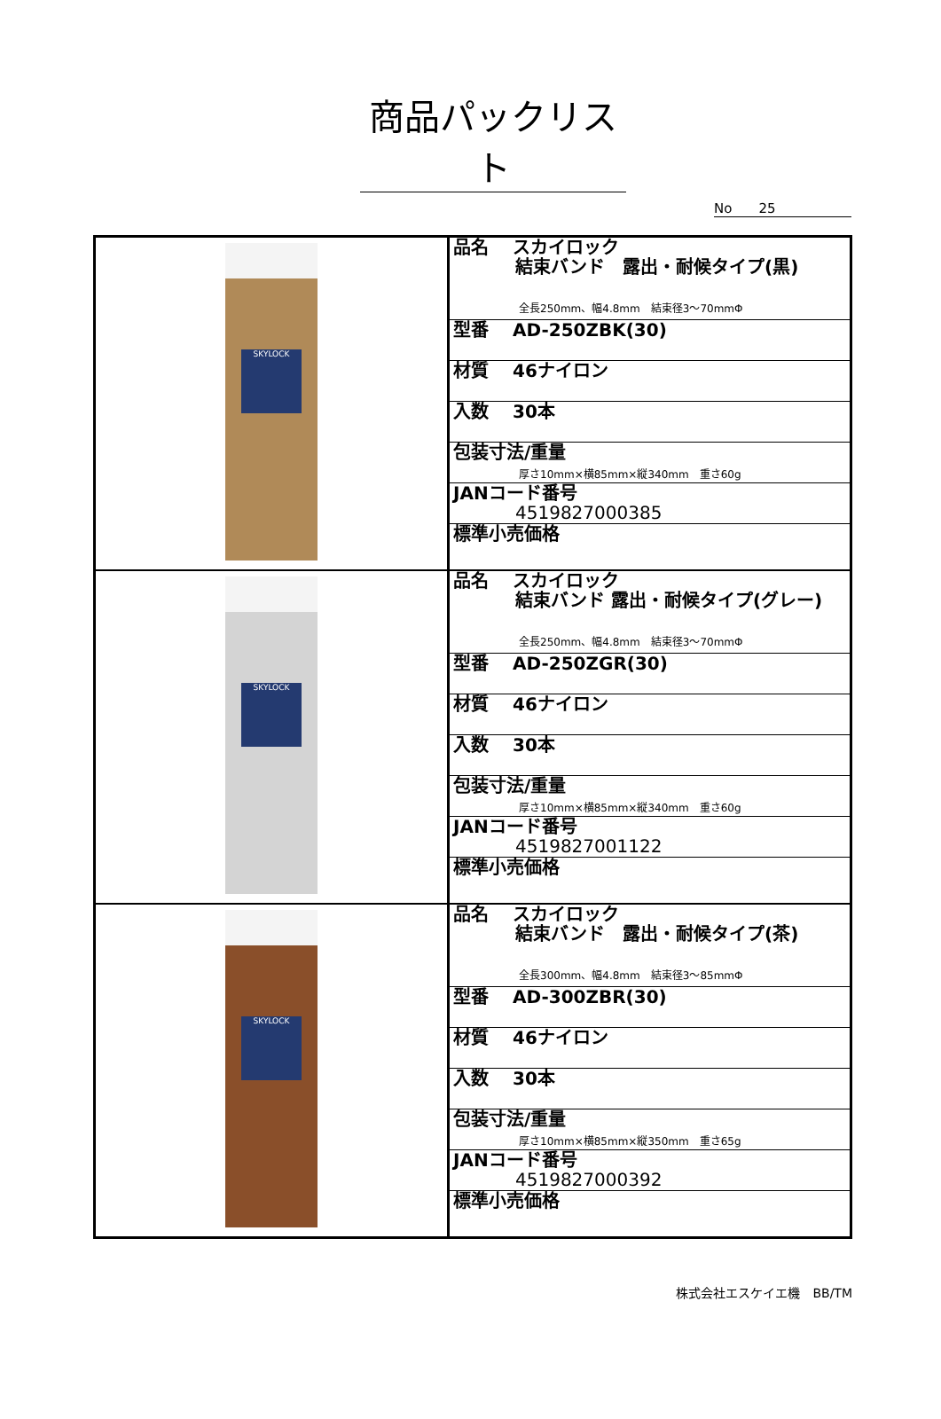商品パックリスト
No　　25
| SKYLOCK | 品名 スカイロック 結束バンド 露出・耐候タイプ(黒) 全長250mm、幅4.8mm 結束径3～70mmΦ 型番 AD-250ZBK(30) 材質 46ナイロン 入数 30本 包装寸法/重量 厚さ10mm×横85mm×縦340mm 重さ60g JANコード番号 4519827000385 標準小売価格 |
| SKYLOCK | 品名 スカイロック 結束バンド 露出・耐候タイプ(グレー) 全長250mm、幅4.8mm 結束径3～70mmΦ 型番 AD-250ZGR(30) 材質 46ナイロン 入数 30本 包装寸法/重量 厚さ10mm×横85mm×縦340mm 重さ60g JANコード番号 4519827001122 標準小売価格 |
| SKYLOCK | 品名 スカイロック 結束バンド 露出・耐候タイプ(茶) 全長300mm、幅4.8mm 結束径3～85mmΦ 型番 AD-300ZBR(30) 材質 46ナイロン 入数 30本 包装寸法/重量 厚さ10mm×横85mm×縦350mm 重さ65g JANコード番号 4519827000392 標準小売価格 |
株式会社エスケイエ機　BB/TM